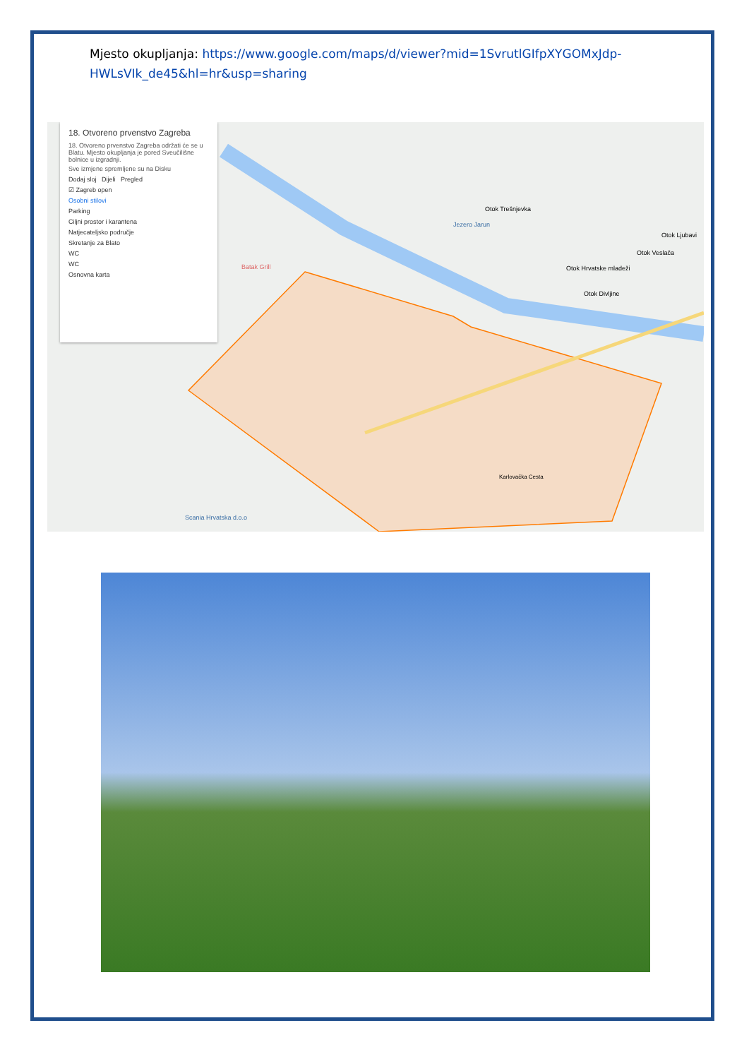Mjesto okupljanja: https://www.google.com/maps/d/viewer?mid=1SvrutlGIfpXYGOMxJdp-HWLsVIk_de45&hl=hr&usp=sharing
18. Otvoreno prvenstvo Zagreba
18. Otvoreno prvenstvo Zagreba održati će se u Blatu. Mjesto okupljanja je pored Sveučilišne bolnice u izgradnji.
Sve izmjene spremljene su na Disku
Dodaj sloj Dijeli Pregled
☑ Zagreb open
Osobni stilovi
Parking
Ciljni prostor i karantena
Natjecateljsko područje
Skretanje za Blato
WC
WC
Osnovna karta
Otok Trešnjevka
Jezero Jarun
Batak Grill
Otok Ljubavi
Otok Veslača
Otok Hrvatske mladeži
Otok Divljine
Scania Hrvatska d.o.o
Karlovačka Cesta